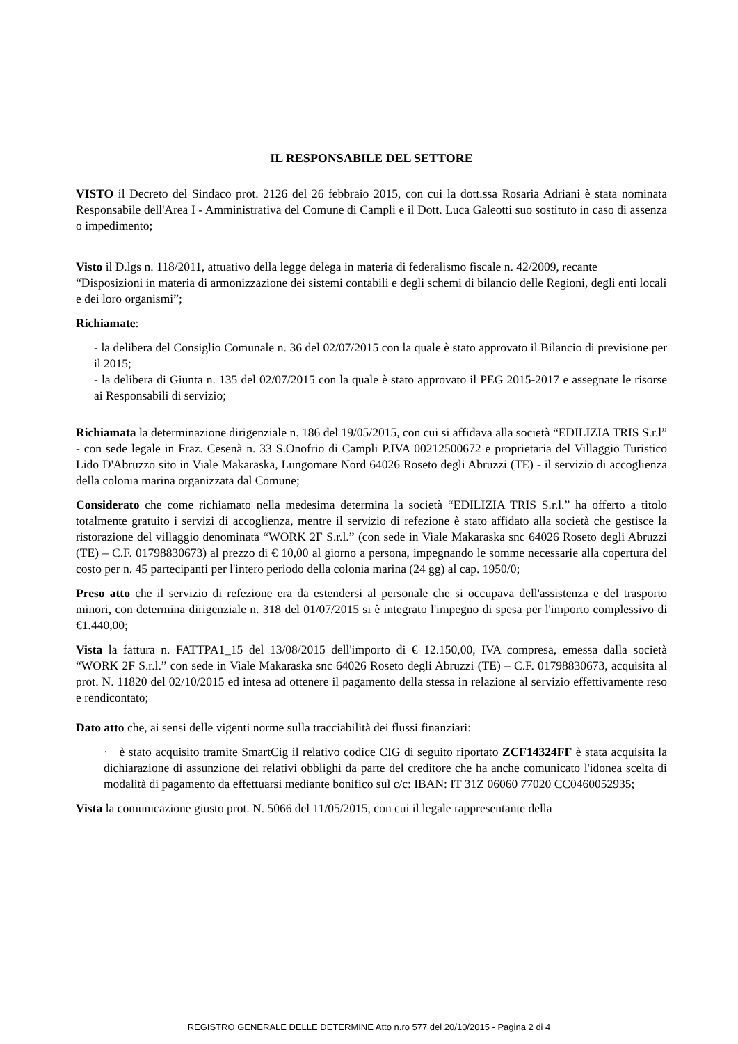IL RESPONSABILE DEL SETTORE
VISTO il Decreto del Sindaco prot. 2126 del 26 febbraio 2015, con cui la dott.ssa Rosaria Adriani è stata nominata Responsabile dell'Area I - Amministrativa del Comune di Campli e il Dott. Luca Galeotti suo sostituto in caso di assenza o impedimento;
Visto il D.lgs n. 118/2011, attuativo della legge delega in materia di federalismo fiscale n. 42/2009, recante “Disposizioni in materia di armonizzazione dei sistemi contabili e degli schemi di bilancio delle Regioni, degli enti locali e dei loro organismi”;
Richiamate:
- la delibera del Consiglio Comunale n. 36 del 02/07/2015 con la quale è stato approvato il Bilancio di previsione per il 2015;
- la delibera di Giunta n. 135 del 02/07/2015 con la quale è stato approvato il PEG 2015-2017 e assegnate le risorse ai Responsabili di servizio;
Richiamata la determinazione dirigenziale n. 186 del 19/05/2015, con cui si affidava alla società “EDILIZIA TRIS S.r.l” - con sede legale in Fraz. Cesenà n. 33 S.Onofrio di Campli P.IVA 00212500672 e proprietaria del Villaggio Turistico Lido D'Abruzzo sito in Viale Makaraska, Lungomare Nord 64026 Roseto degli Abruzzi (TE) - il servizio di accoglienza della colonia marina organizzata dal Comune;
Considerato che come richiamato nella medesima determina la società “EDILIZIA TRIS S.r.l.” ha offerto a titolo totalmente gratuito i servizi di accoglienza, mentre il servizio di refezione è stato affidato alla società che gestisce la ristorazione del villaggio denominata “WORK 2F S.r.l.” (con sede in Viale Makaraska snc 64026 Roseto degli Abruzzi (TE) – C.F. 01798830673) al prezzo di € 10,00 al giorno a persona, impegnando le somme necessarie alla copertura del costo per n. 45 partecipanti per l'intero periodo della colonia marina (24 gg) al cap. 1950/0;
Preso atto che il servizio di refezione era da estendersi al personale che si occupava dell'assistenza e del trasporto minori, con determina dirigenziale n. 318 del 01/07/2015 si è integrato l'impegno di spesa per l'importo complessivo di €1.440,00;
Vista la fattura n. FATTPA1_15 del 13/08/2015 dell'importo di € 12.150,00, IVA compresa, emessa dalla società “WORK 2F S.r.l.” con sede in Viale Makaraska snc 64026 Roseto degli Abruzzi (TE) – C.F. 01798830673, acquisita al prot. N. 11820 del 02/10/2015 ed intesa ad ottenere il pagamento della stessa in relazione al servizio effettivamente reso e rendicontato;
Dato atto che, ai sensi delle vigenti norme sulla tracciabilità dei flussi finanziari:
· è stato acquisito tramite SmartCig il relativo codice CIG di seguito riportato ZCF14324FF è stata acquisita la dichiarazione di assunzione dei relativi obblighi da parte del creditore che ha anche comunicato l'idonea scelta di modalità di pagamento da effettuarsi mediante bonifico sul c/c: IBAN: IT 31Z 06060 77020 CC0460052935;
Vista la comunicazione giusto prot. N. 5066 del 11/05/2015, con cui il legale rappresentante della
REGISTRO GENERALE DELLE DETERMINE Atto n.ro 577 del 20/10/2015 - Pagina 2 di 4